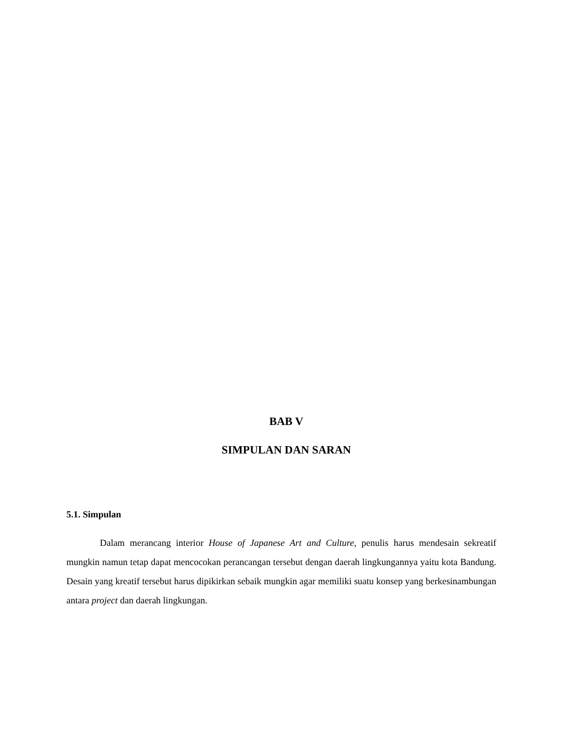BAB V
SIMPULAN DAN SARAN
5.1. Simpulan
Dalam merancang interior House of Japanese Art and Culture, penulis harus mendesain sekreatif mungkin namun tetap dapat mencocokan perancangan tersebut dengan daerah lingkungannya yaitu kota Bandung. Desain yang kreatif tersebut harus dipikirkan sebaik mungkin agar memiliki suatu konsep yang berkesinambungan antara project dan daerah lingkungan.